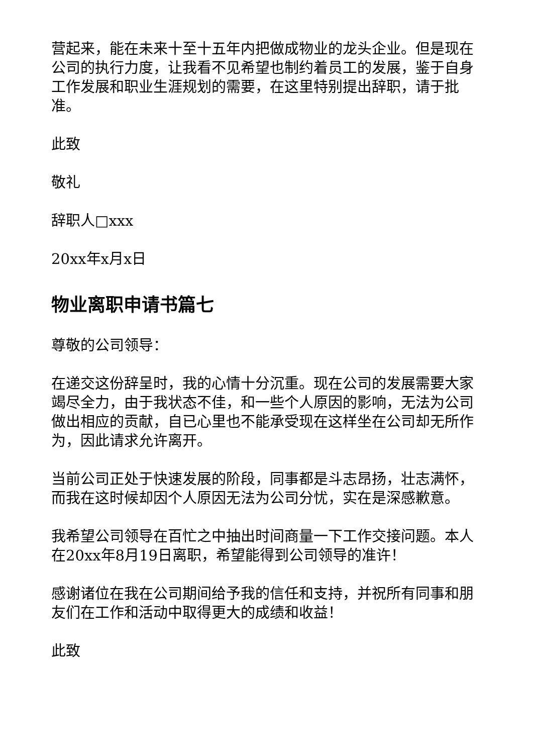营起来，能在未来十至十五年内把做成物业的龙头企业。但是现在公司的执行力度，让我看不见希望也制约着员工的发展，鉴于自身工作发展和职业生涯规划的需要，在这里特别提出辞职，请于批准。
此致
敬礼
辞职人□xxx
20xx年x月x日
物业离职申请书篇七
尊敬的公司领导：
在递交这份辞呈时，我的心情十分沉重。现在公司的发展需要大家竭尽全力，由于我状态不佳，和一些个人原因的影响，无法为公司做出相应的贡献，自已心里也不能承受现在这样坐在公司却无所作为，因此请求允许离开。
当前公司正处于快速发展的阶段，同事都是斗志昂扬，壮志满怀，而我在这时候却因个人原因无法为公司分忧，实在是深感歉意。
我希望公司领导在百忙之中抽出时间商量一下工作交接问题。本人在20xx年8月19日离职，希望能得到公司领导的准许！
感谢诸位在我在公司期间给予我的信任和支持，并祝所有同事和朋友们在工作和活动中取得更大的成绩和收益！
此致